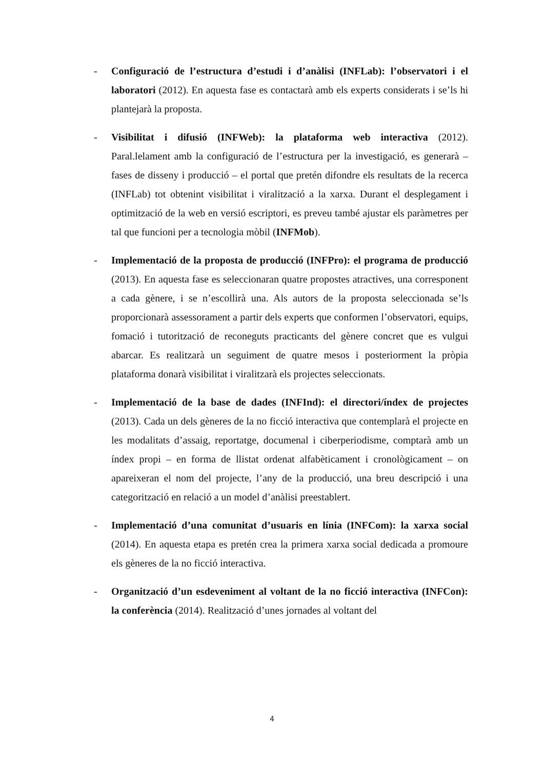- Configuració de l’estructura d’estudi i d’anàlisi (INFLab): l’observatori i el laboratori (2012). En aquesta fase es contactarà amb els experts considerats i se’ls hi plantejarà la proposta.
- Visibilitat i difusió (INFWeb): la plataforma web interactiva (2012). Paral.lelament amb la configuració de l’estructura per la investigació, es generarà – fases de disseny i producció – el portal que pretén difondre els resultats de la recerca (INFLab) tot obtenint visibilitat i viralització a la xarxa. Durant el desplegament i optimització de la web en versió escriptori, es preveu també ajustar els paràmetres per tal que funcioni per a tecnologia mòbil (INFMob).
- Implementació de la proposta de producció (INFPro): el programa de producció (2013). En aquesta fase es seleccionaran quatre propostes atractives, una corresponent a cada gènere, i se n’escollirà una. Als autors de la proposta seleccionada se’ls proporcionarà assessorament a partir dels experts que conformen l’observatori, equips, fomació i tutorització de reconeguts practicants del gènere concret que es vulgui abarcar. Es realitzarà un seguiment de quatre mesos i posteriorment la pròpia plataforma donarà visibilitat i viralitzarà els projectes seleccionats.
- Implementació de la base de dades (INFInd): el directori/índex de projectes (2013). Cada un dels gèneres de la no ficció interactiva que contemplarà el projecte en les modalitats d’assaig, reportatge, documenal i ciberperiodisme, comptarà amb un índex propi – en forma de llistat ordenat alfabèticament i cronològicament – on apareixeran el nom del projecte, l’any de la producció, una breu descripció i una categorització en relació a un model d’anàlisi preestablert.
- Implementació d’una comunitat d’usuaris en línia (INFCom): la xarxa social (2014). En aquesta etapa es pretén crea la primera xarxa social dedicada a promoure els gèneres de la no ficció interactiva.
- Organització d’un esdeveniment al voltant de la no ficció interactiva (INFCon): la conferència (2014). Realització d’unes jornades al voltant del
4